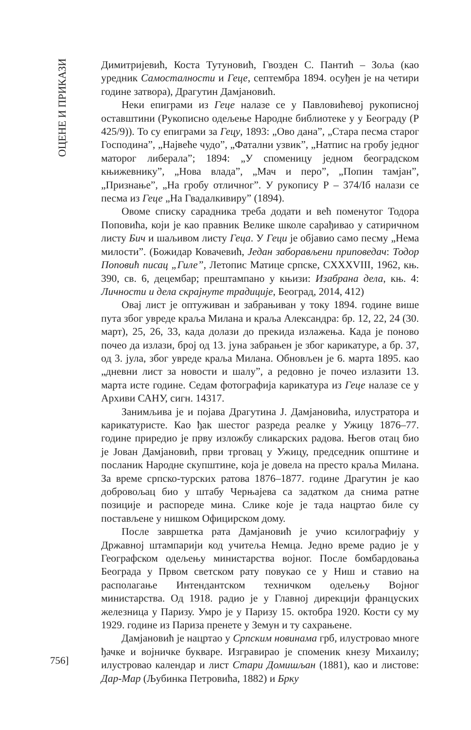ОЦЕНЕ И ПРИКАЗИ
Димитријевић, Коста Тутуновић, Гвозден С. Пантић – Зоља (као уредник Самосталности и Геце, септембра 1894. осуђен је на четири године затвора), Драгутин Дамјановић.
Неки епиграми из Геце налазе се у Павловићевој рукописној оставштини (Рукописно одељење Народне библиотеке у у Београду (Р 425/9)). То су епиграми за Гецу, 1893: „Ово дана”, „Стара песма старог Господина”, „Највеће чудо”, „Фатални узвик”, „Натпис на гробу једног маторог либерала”; 1894: „У споменицу једном београдском књижевнику”, „Нова влада”, „Мач и перо”, „Попин тамјан”, „Признање”, „На гробу отличног”. У рукопису Р – 374/Iб налази се песма из Геце „На Гвадалкивиру” (1894).
Овоме списку сарадника треба додати и већ поменутог Тодора Поповића, који је као правник Велике школе сарађивао у сатиричном листу Бич и шаљивом листу Геца. У Геци је објавио само песму „Нема милости”. (Божидар Ковачевић, Један заборављени приповедач: Тодор Поповић писац „Гиле”, Летопис Матице српске, CXXXVIII, 1962, књ. 390, св. 6, децембар; прештампано у књизи: Изабрана дела, књ. 4: Личности и дела скрајнуте традиције, Београд, 2014, 412)
Овај лист је оптуживан и забрањиван у току 1894. године више пута због увреде краља Милана и краља Александра: бр. 12, 22, 24 (30. март), 25, 26, 33, када долази до прекида излажења. Када је поново почео да излази, број од 13. јуна забрањен је због карикатуре, а бр. 37, од 3. јула, због увреде краља Милана. Обновљен је 6. марта 1895. као „дневни лист за новости и шалу”, а редовно је почео излазити 13. марта исте године. Седам фотографија карикатура из Геце налазе се у Архиви САНУ, сигн. 14317.
Занимљива је и појава Драгутина Ј. Дамјановића, илустратора и карикатуристе. Као ђак шестог разреда реалке у Ужицу 1876–77. године приредио је прву изложбу сликарских радова. Његов отац био је Јован Дамјановић, први трговац у Ужицу, председник општине и посланик Народне скупштине, која је довела на престо краља Милана. За време српско-турских ратова 1876–1877. године Драгутин је као добровољац био у штабу Черњајева са задатком да снима ратне позиције и распореде мина. Слике које је тада нацртао биле су постављене у нишком Официрском дому.
После завршетка рата Дамјановић је учио ксилографију у Државној штампарији код учитеља Немца. Једно време радио је у Географском одељењу министарства војног. После бомбардовања Београда у Првом светском рату повукао се у Ниш и ставио на располагање Интендантском техничком одељењу Војног министарства. Од 1918. радио је у Главној дирекцији француских железница у Паризу. Умро је у Паризу 15. октобра 1920. Кости су му 1929. године из Париза пренете у Земун и ту сахрањене.
Дамјановић је нацртао у Српским новинама грб, илустровао многе ђачке и војничке букваре. Изгравирао је споменик кнезу Михаилу; илустровао календар и лист Стари Домишљан (1881), као и листове: Дар-Мар (Љубинка Петровића, 1882) и Брку
756]